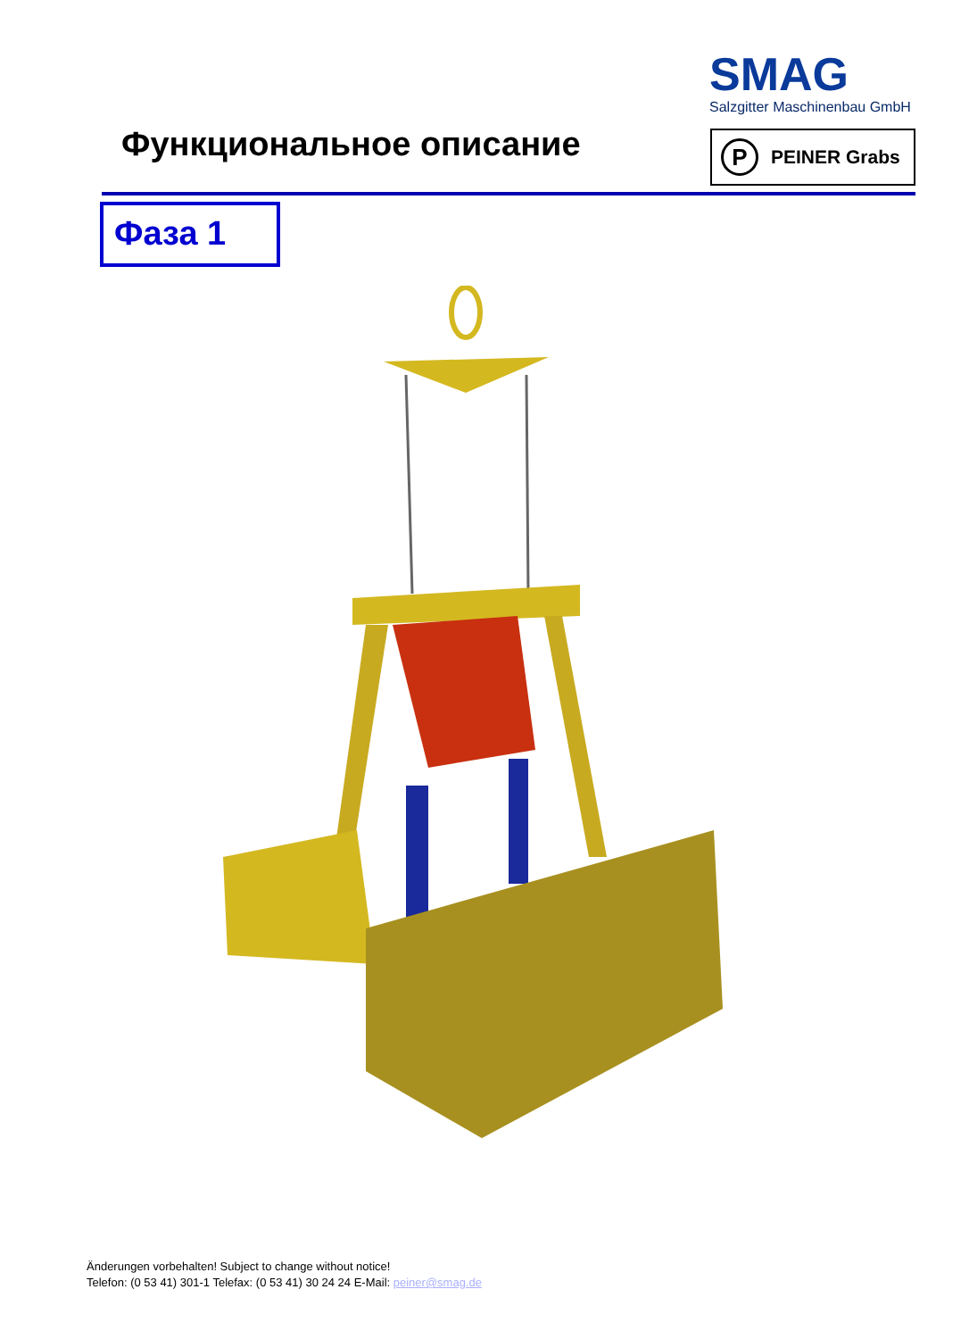SMAG
Salzgitter Maschinenbau GmbH
Функциональное описание
P
PEINER Grabs
Фаза 1
Änderungen vorbehalten! Subject to change without notice!
Telefon: (0 53 41) 301-1 Telefax: (0 53 41) 30 24 24 E-Mail: peiner@smag.de